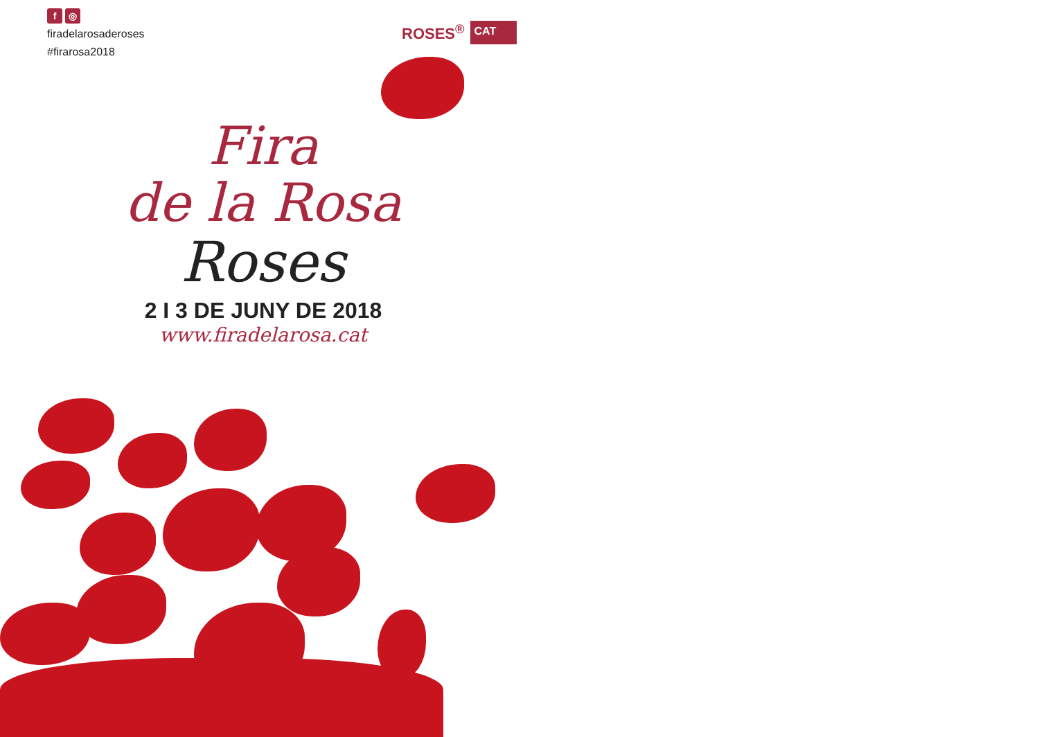f ◎
firadelarosaderoses
#firarosa2018
ROSES<sup>®</sup> CAT
Fira
de la Rosa
Roses
2 I 3 DE JUNY DE 2018
www.firadelarosa.cat